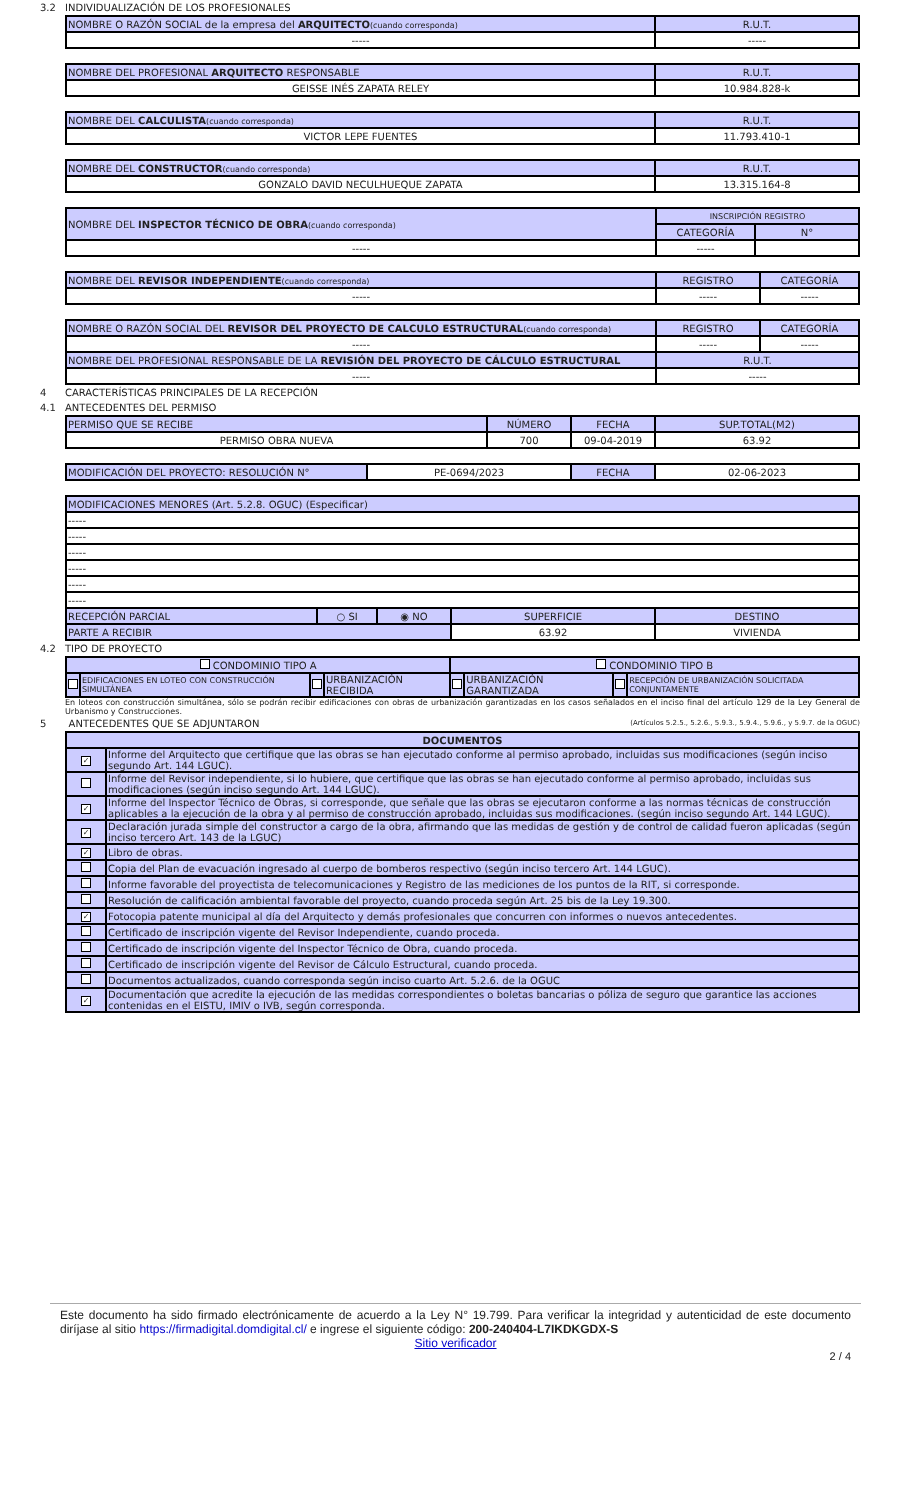3.2 INDIVIDUALIZACIÓN DE LOS PROFESIONALES
| NOMBRE O RAZÓN SOCIAL de la empresa del ARQUITECTO (cuando corresponda) | R.U.T. |
| ----- | ----- |
| NOMBRE DEL PROFESIONAL ARQUITECTO RESPONSABLE | R.U.T. |
| GEISSE INÉS ZAPATA RELEY | 10.984.828-k |
| NOMBRE DEL CALCULISTA (cuando corresponda) | R.U.T. |
| VICTOR LEPE FUENTES | 11.793.410-1 |
| NOMBRE DEL CONSTRUCTOR (cuando corresponda) | R.U.T. |
| GONZALO DAVID NECULHUEQUE ZAPATA | 13.315.164-8 |
| NOMBRE DEL INSPECTOR TÉCNICO DE OBRA (cuando corresponda) | INSCRIPCIÓN REGISTRO | |
| | CATEGORÍA | N° |
| ----- | ----- | |
| NOMBRE DEL REVISOR INDEPENDIENTE (cuando corresponda) | REGISTRO | CATEGORÍA |
| ----- | ----- | ----- |
| NOMBRE O RAZÓN SOCIAL DEL REVISOR DEL PROYECTO DE CALCULO ESTRUCTURAL (cuando corresponda) | REGISTRO | CATEGORÍA |
| ----- | ----- | ----- |
| NOMBRE DEL PROFESIONAL RESPONSABLE DE LA REVISIÓN DEL PROYECTO DE CÁLCULO ESTRUCTURAL | R.U.T. | |
| ----- | ----- | |
4 CARACTERÍSTICAS PRINCIPALES DE LA RECEPCIÓN
4.1 ANTECEDENTES DEL PERMISO
| PERMISO QUE SE RECIBE | NÚMERO | FECHA | SUP.TOTAL(M2) |
| PERMISO OBRA NUEVA | 700 | 09-04-2019 | 63.92 |
| MODIFICACIÓN DEL PROYECTO: RESOLUCIÓN N° | PE-0694/2023 | FECHA | 02-06-2023 |
| MODIFICACIONES MENORES (Art. 5.2.8. OGUC) (Especificar) | | | | |
| ----- | | | | |
| ----- | | | | |
| ----- | | | | |
| ----- | | | | |
| ----- | | | | |
| ----- | | | | |
| RECEPCIÓN PARCIAL | ○ SI | ◉ NO | SUPERFICIE | DESTINO |
| PARTE A RECIBIR | | | 63.92 | VIVIENDA |
4.2 TIPO DE PROYECTO
| CONDOMINIO TIPO A | | | | CONDOMINIO TIPO B | | | |
| | EDIFICACIONES EN LOTEO CON CONSTRUCCIÓN SIMULTÁNEA | | URBANIZACIÓN RECIBIDA | | URBANIZACIÓN GARANTIZADA | | RECEPCIÓN DE URBANIZACIÓN SOLICITADA CONJUNTAMENTE |
En loteos con construcción simultánea, sólo se podrán recibir edificaciones con obras de urbanización garantizadas en los casos señalados en el inciso final del artículo 129 de la Ley General de Urbanismo y Construcciones.
5 ANTECEDENTES QUE SE ADJUNTARON (Artículos 5.2.5., 5.2.6., 5.9.3., 5.9.4., 5.9.6., y 5.9.7. de la OGUC)
| DOCUMENTOS | |
| --- | --- |
| ✓ | Informe del Arquitecto que certifique que las obras se han ejecutado conforme al permiso aprobado, incluidas sus modificaciones (según inciso segundo Art. 144 LGUC). |
| | Informe del Revisor independiente, si lo hubiere, que certifique que las obras se han ejecutado conforme al permiso aprobado, incluidas sus modificaciones (según inciso segundo Art. 144 LGUC). |
| ✓ | Informe del Inspector Técnico de Obras, si corresponde, que señale que las obras se ejecutaron conforme a las normas técnicas de construcción aplicables a la ejecución de la obra y al permiso de construcción aprobado, incluidas sus modificaciones. (según inciso segundo Art. 144 LGUC). |
| ✓ | Declaración jurada simple del constructor a cargo de la obra, afirmando que las medidas de gestión y de control de calidad fueron aplicadas (según inciso tercero Art. 143 de la LGUC) |
| ✓ | Libro de obras. |
| | Copia del Plan de evacuación ingresado al cuerpo de bomberos respectivo (según inciso tercero Art. 144 LGUC). |
| | Informe favorable del proyectista de telecomunicaciones y Registro de las mediciones de los puntos de la RIT, si corresponde. |
| | Resolución de calificación ambiental favorable del proyecto, cuando proceda según Art. 25 bis de la Ley 19.300. |
| ✓ | Fotocopia patente municipal al día del Arquitecto y demás profesionales que concurren con informes o nuevos antecedentes. |
| | Certificado de inscripción vigente del Revisor Independiente, cuando proceda. |
| | Certificado de inscripción vigente del Inspector Técnico de Obra, cuando proceda. |
| | Certificado de inscripción vigente del Revisor de Cálculo Estructural, cuando proceda. |
| | Documentos actualizados, cuando corresponda según inciso cuarto Art. 5.2.6. de la OGUC |
| ✓ | Documentación que acredite la ejecución de las medidas correspondientes o boletas bancarias o póliza de seguro que garantice las acciones contenidas en el EISTU, IMIV o IVB, según corresponda. |
Este documento ha sido firmado electrónicamente de acuerdo a la Ley N° 19.799. Para verificar la integridad y autenticidad de este documento diríjase al sitio https://firmadigital.domdigital.cl/ e ingrese el siguiente código: 200-240404-L7IKDKGDX-S
Sitio verificador
2 / 4